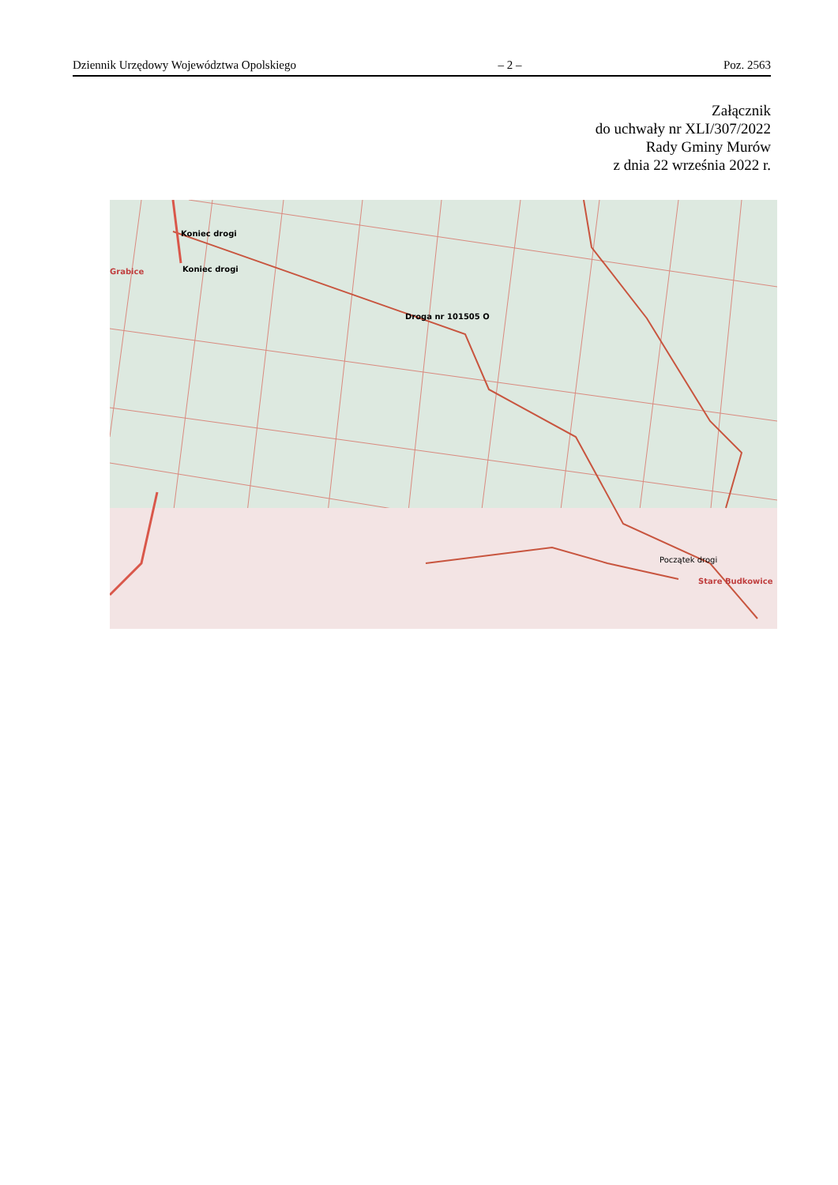Dziennik Urzędowy Województwa Opolskiego – 2 – Poz. 2563
Załącznik
do uchwały nr XLI/307/2022
Rady Gminy Murów
z dnia 22 września 2022 r.
Koniec drogi
Grabice Koniec drogi
Droga nr 101505 O
Początek drogi
Stare Budkowice